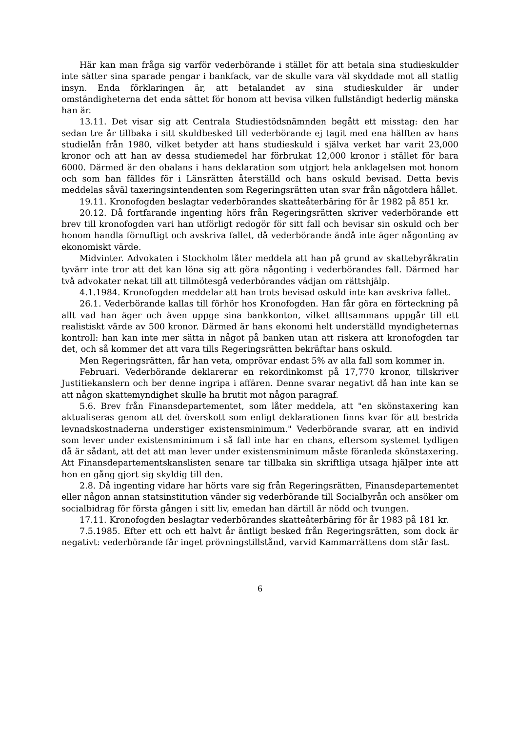Här kan man fråga sig varför vederbörande i stället för att betala sina studieskulder inte sätter sina sparade pengar i bankfack, var de skulle vara väl skyddade mot all statlig insyn. Enda förklaringen är, att betalandet av sina studieskulder är under omständigheterna det enda sättet för honom att bevisa vilken fullständigt hederlig mänska han är.
13.11. Det visar sig att Centrala Studiestödsnämnden begått ett misstag: den har sedan tre år tillbaka i sitt skuldbesked till vederbörande ej tagit med ena hälften av hans studielån från 1980, vilket betyder att hans studieskuld i själva verket har varit 23,000 kronor och att han av dessa studiemedel har förbrukat 12,000 kronor i stället för bara 6000. Därmed är den obalans i hans deklaration som utgjort hela anklagelsen mot honom och som han fälldes för i Länsrätten återställd och hans oskuld bevisad. Detta bevis meddelas såväl taxeringsintendenten som Regeringsrätten utan svar från någotdera hållet.
19.11. Kronofogden beslagtar vederbörandes skatteåterbäring för år 1982 på 851 kr.
20.12. Då fortfarande ingenting hörs från Regeringsrätten skriver vederbörande ett brev till kronofogden vari han utförligt redogör för sitt fall och bevisar sin oskuld och ber honom handla förnuftigt och avskriva fallet, då vederbörande ändå inte äger någonting av ekonomiskt värde.
Midvinter. Advokaten i Stockholm låter meddela att han på grund av skattebyråkratin tyvärr inte tror att det kan löna sig att göra någonting i vederbörandes fall. Därmed har två advokater nekat till att tillmötesgå vederbörandes vädjan om rättshjälp.
4.1.1984. Kronofogden meddelar att han trots bevisad oskuld inte kan avskriva fallet.
26.1. Vederbörande kallas till förhör hos Kronofogden. Han får göra en förteckning på allt vad han äger och även uppge sina bankkonton, vilket alltsammans uppgår till ett realistiskt värde av 500 kronor. Därmed är hans ekonomi helt underställd myndigheternas kontroll: han kan inte mer sätta in något på banken utan att riskera att kronofogden tar det, och så kommer det att vara tills Regeringsrätten bekräftar hans oskuld.
Men Regeringsrätten, får han veta, omprövar endast 5% av alla fall som kommer in.
Februari. Vederbörande deklarerar en rekordinkomst på 17,770 kronor, tillskriver Justitiekanslern och ber denne ingripa i affären. Denne svarar negativt då han inte kan se att någon skattemyndighet skulle ha brutit mot någon paragraf.
5.6. Brev från Finansdepartementet, som låter meddela, att "en skönstaxering kan aktualiseras genom att det överskott som enligt deklarationen finns kvar för att bestrida levnadskostnaderna understiger existensminimum." Vederbörande svarar, att en individ som lever under existensminimum i så fall inte har en chans, eftersom systemet tydligen då är sådant, att det att man lever under existensminimum måste föranleda skönstaxering. Att Finansdepartementskanslisten senare tar tillbaka sin skriftliga utsaga hjälper inte att hon en gång gjort sig skyldig till den.
2.8. Då ingenting vidare har hörts vare sig från Regeringsrätten, Finansdepartementet eller någon annan statsinstitution vänder sig vederbörande till Socialbyrån och ansöker om socialbidrag för första gången i sitt liv, emedan han därtill är nödd och tvungen.
17.11. Kronofogden beslagtar vederbörandes skatteåterbäring för år 1983 på 181 kr.
7.5.1985. Efter ett och ett halvt år äntligt besked från Regeringsrätten, som dock är negativt: vederbörande får inget prövningstillstånd, varvid Kammarrättens dom står fast.
6